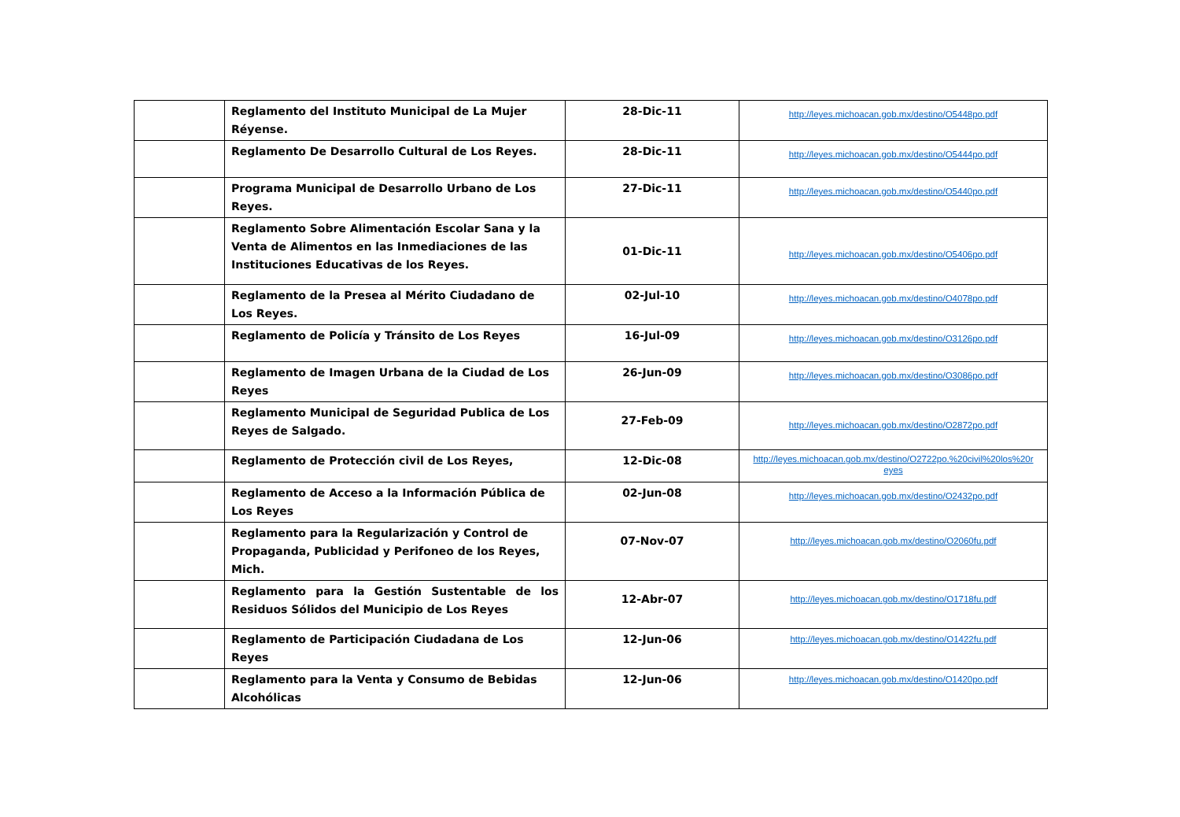| | Reglamento del Instituto Municipal de La Mujer Réyense. | 28-Dic-11 | http://leyes.michoacan.gob.mx/destino/O5448po.pdf |
| | Reglamento De Desarrollo Cultural de Los Reyes. | 28-Dic-11 | http://leyes.michoacan.gob.mx/destino/O5444po.pdf |
| | Programa Municipal de Desarrollo Urbano de Los Reyes. | 27-Dic-11 | http://leyes.michoacan.gob.mx/destino/O5440po.pdf |
| | Reglamento Sobre Alimentación Escolar Sana y la Venta de Alimentos en las Inmediaciones de las Instituciones Educativas de los Reyes. | 01-Dic-11 | http://leyes.michoacan.gob.mx/destino/O5406po.pdf |
| | Reglamento de la Presea al Mérito Ciudadano de Los Reyes. | 02-Jul-10 | http://leyes.michoacan.gob.mx/destino/O4078po.pdf |
| | Reglamento de Policía y Tránsito de Los Reyes | 16-Jul-09 | http://leyes.michoacan.gob.mx/destino/O3126po.pdf |
| | Reglamento de Imagen Urbana de la Ciudad de Los Reyes | 26-Jun-09 | http://leyes.michoacan.gob.mx/destino/O3086po.pdf |
| | Reglamento Municipal de Seguridad Publica de Los Reyes de Salgado. | 27-Feb-09 | http://leyes.michoacan.gob.mx/destino/O2872po.pdf |
| | Reglamento de Protección civil de Los Reyes, | 12-Dic-08 | http://leyes.michoacan.gob.mx/destino/O2722po.%20civil%20los%20r eyes |
| | Reglamento de Acceso a la Información Pública de Los Reyes | 02-Jun-08 | http://leyes.michoacan.gob.mx/destino/O2432po.pdf |
| | Reglamento para la Regularización y Control de Propaganda, Publicidad y Perifoneo de los Reyes, Mich. | 07-Nov-07 | http://leyes.michoacan.gob.mx/destino/O2060fu.pdf |
| | Reglamento para la Gestión Sustentable de los Residuos Sólidos del Municipio de Los Reyes | 12-Abr-07 | http://leyes.michoacan.gob.mx/destino/O1718fu.pdf |
| | Reglamento de Participación Ciudadana de Los Reyes | 12-Jun-06 | http://leyes.michoacan.gob.mx/destino/O1422fu.pdf |
| | Reglamento para la Venta y Consumo de Bebidas Alcohólicas | 12-Jun-06 | http://leyes.michoacan.gob.mx/destino/O1420po.pdf |